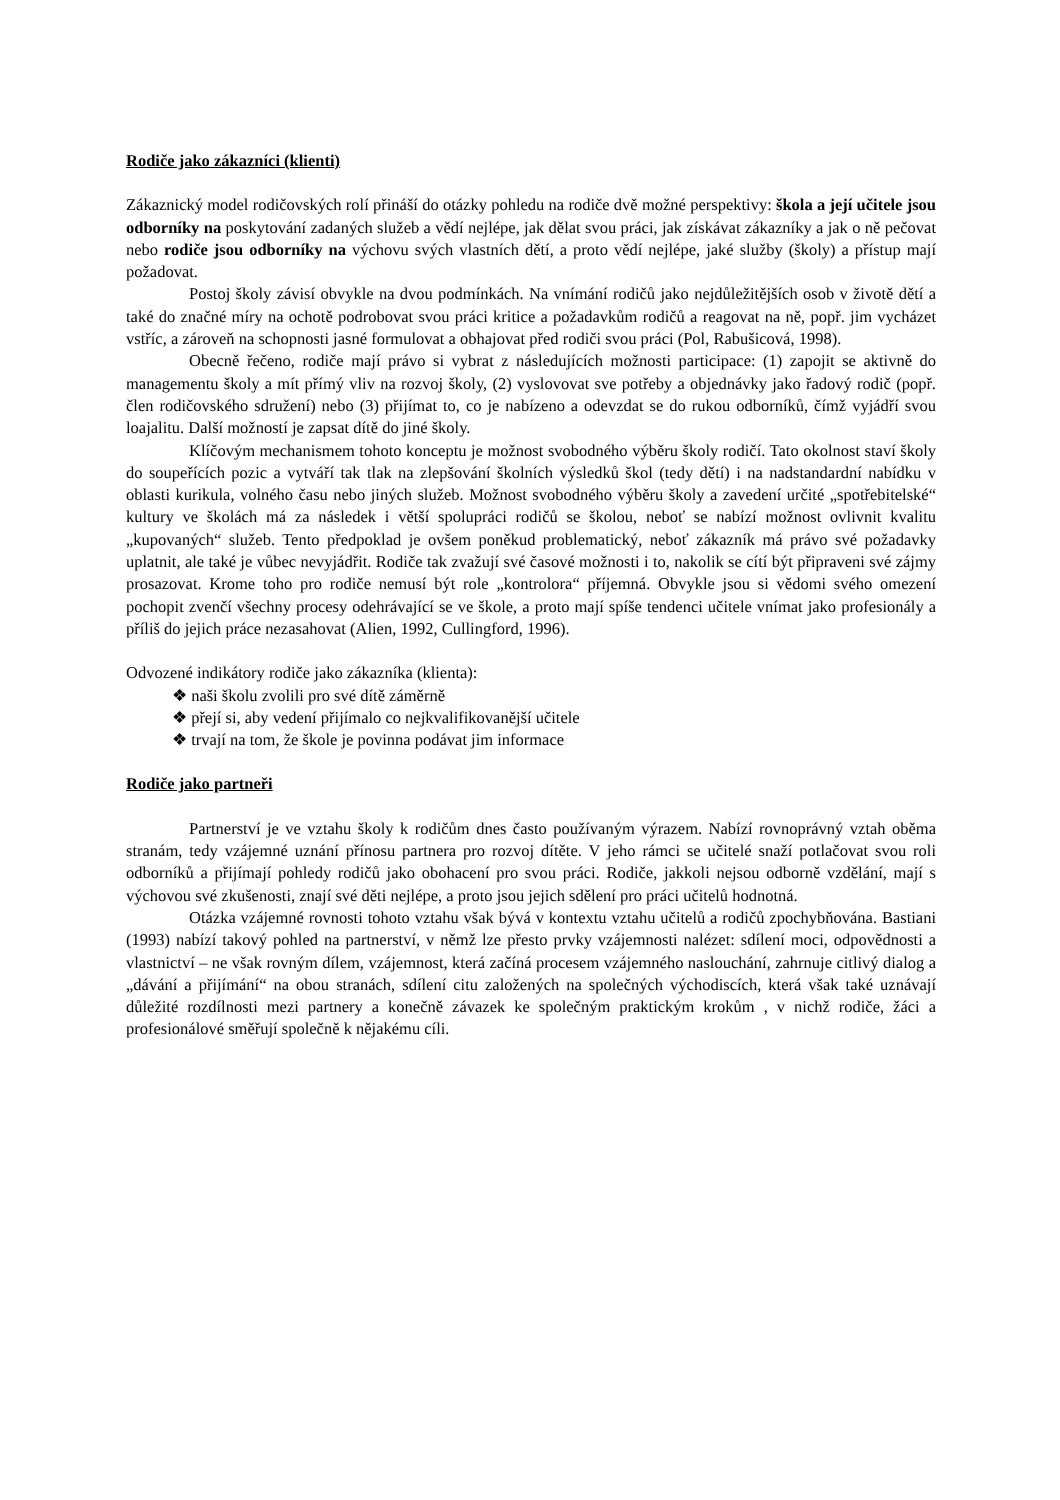Rodiče jako zákazníci (klienti)
Zákaznický model rodičovských rolí přináší do otázky pohledu na rodiče dvě možné perspektivy: škola a její učitele jsou odborníky na poskytování zadaných služeb a vědí nejlépe, jak dělat svou práci, jak získávat zákazníky a jak o ně pečovat nebo rodiče jsou odborníky na výchovu svých vlastních dětí, a proto vědí nejlépe, jaké služby (školy) a přístup mají požadovat.
Postoj školy závisí obvykle na dvou podmínkách. Na vnímání rodičů jako nejdůležitějších osob v životě dětí a také do značné míry na ochotě podrobovat svou práci kritice a požadavkům rodičů a reagovat na ně, popř. jim vycházet vstříc, a zároveň na schopnosti jasné formulovat a obhajovat před rodiči svou práci (Pol, Rabušicová, 1998).
Obecně řečeno, rodiče mají právo si vybrat z následujících možnosti participace: (1) zapojit se aktivně do managementu školy a mít přímý vliv na rozvoj školy, (2) vyslovovat sve potřeby a objednávky jako řadový rodič (popř. člen rodičovského sdružení) nebo (3) přijímat to, co je nabízeno a odevzdat se do rukou odborníků, čímž vyjádří svou loajalitu. Další možností je zapsat dítě do jiné školy.
Klíčovým mechanismem tohoto konceptu je možnost svobodného výběru školy rodičí. Tato okolnost staví školy do soupeřících pozic a vytváří tak tlak na zlepšování školních výsledků škol (tedy dětí) i na nadstandardní nabídku v oblasti kurikula, volného času nebo jiných služeb. Možnost svobodného výběru školy a zavedení určité „spotřebitelské“ kultury ve školách má za následek i větší spolupráci rodičů se školou, neboť se nabízí možnost ovlivnit kvalitu „kupovaných“ služeb. Tento předpoklad je ovšem poněkud problematický, neboť zákazník má právo své požadavky uplatnit, ale také je vůbec nevyjádřit. Rodiče tak zvažují své časové možnosti i to, nakolik se cítí být připraveni své zájmy prosazovat. Krome toho pro rodiče nemusí být role „kontrolora“ příjemná. Obvykle jsou si vědomi svého omezení pochopit zvenčí všechny procesy odehrávající se ve škole, a proto mají spíše tendenci učitele vnímat jako profesionály a příliš do jejich práce nezasahovat (Alien, 1992, Cullingford, 1996).
Odvozené indikátory rodiče jako zákazníka (klienta):
❖ naši školu zvolili pro své dítě záměrně
❖ přejí si, aby vedení přijímalo co nejkvalifikovanější učitele
❖ trvají na tom, že škole je povinna podávat jim informace
Rodiče jako partneři
Partnerství je ve vztahu školy k rodičům dnes často používaným výrazem. Nabízí rovnoprávný vztah oběma stranám, tedy vzájemné uznání přínosu partnera pro rozvoj dítěte. V jeho rámci se učitelé snaží potlačovat svou roli odborníků a přijímají pohledy rodičů jako obohacení pro svou práci. Rodiče, jakkoli nejsou odborně vzdělání, mají s výchovou své zkušenosti, znají své děti nejlépe, a proto jsou jejich sdělení pro práci učitelů hodnotná.
Otázka vzájemné rovnosti tohoto vztahu však bývá v kontextu vztahu učitelů a rodičů zpochybňována. Bastiani (1993) nabízí takový pohled na partnerství, v němž lze přesto prvky vzájemnosti nalézet: sdílení moci, odpovědnosti a vlastnictví – ne však rovným dílem, vzájemnost, která začíná procesem vzájemného naslouchání, zahrnuje citlivý dialog a „dávání a přijímání“ na obou stranách, sdílení citu založených na společných východiscích, která však také uznávají důležité rozdílnosti mezi partnery a konečně závazek ke společným praktickým krokům , v nichž rodiče, žáci a profesionálové směřují společně k nějakému cíli.